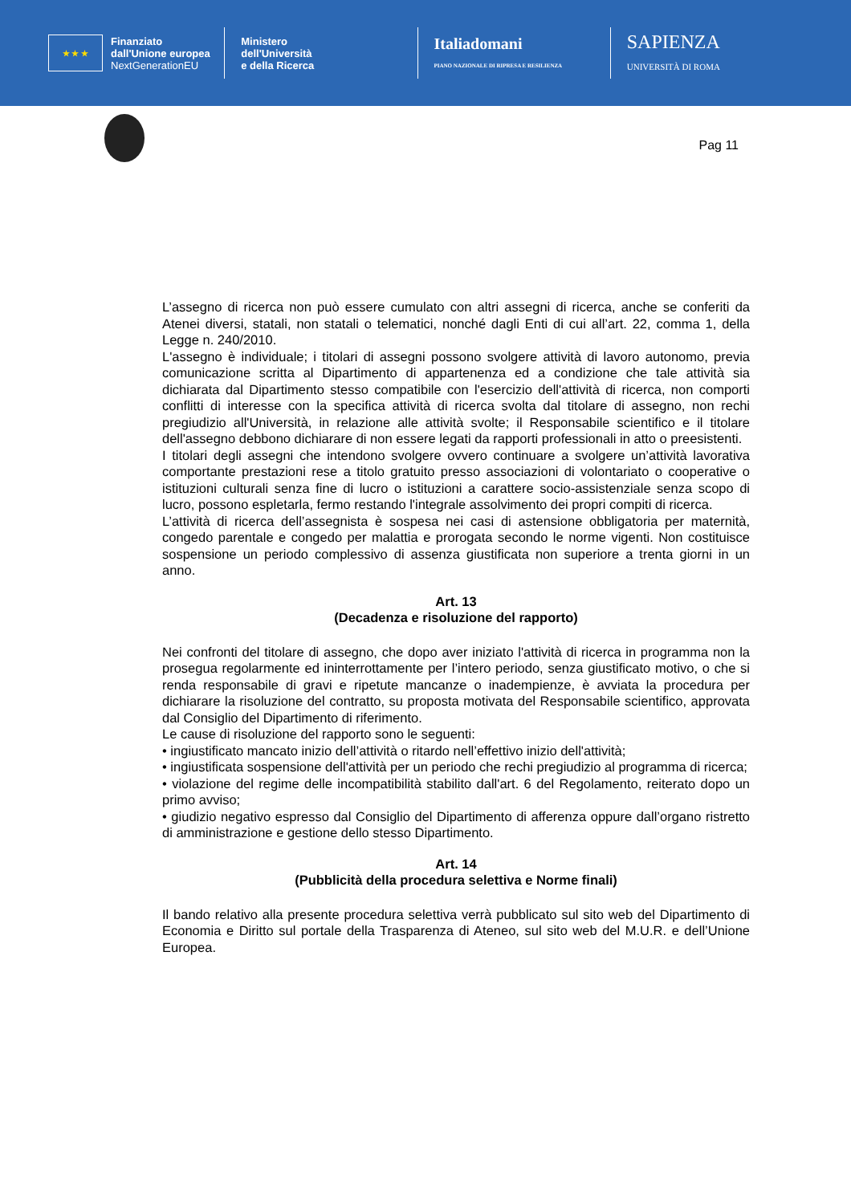★ ★ ★
Finanziato
dall'Unione europea
NextGenerationEU
Ministero
dell'Università
e della Ricerca
Italiadomani
PIANO NAZIONALE DI RIPRESA E RESILIENZA
SAPIENZA
UNIVERSITÀ DI ROMA
Pag 11
L’assegno di ricerca non può essere cumulato con altri assegni di ricerca, anche se conferiti da Atenei diversi, statali, non statali o telematici, nonché dagli Enti di cui all’art. 22, comma 1, della Legge n. 240/2010.
L'assegno è individuale; i titolari di assegni possono svolgere attività di lavoro autonomo, previa comunicazione scritta al Dipartimento di appartenenza ed a condizione che tale attività sia dichiarata dal Dipartimento stesso compatibile con l'esercizio dell'attività di ricerca, non comporti conflitti di interesse con la specifica attività di ricerca svolta dal titolare di assegno, non rechi pregiudizio all'Università, in relazione alle attività svolte; il Responsabile scientifico e il titolare dell'assegno debbono dichiarare di non essere legati da rapporti professionali in atto o preesistenti.
I titolari degli assegni che intendono svolgere ovvero continuare a svolgere un’attività lavorativa comportante prestazioni rese a titolo gratuito presso associazioni di volontariato o cooperative o istituzioni culturali senza fine di lucro o istituzioni a carattere socio-assistenziale senza scopo di lucro, possono espletarla, fermo restando l'integrale assolvimento dei propri compiti di ricerca.
L’attività di ricerca dell’assegnista è sospesa nei casi di astensione obbligatoria per maternità, congedo parentale e congedo per malattia e prorogata secondo le norme vigenti. Non costituisce sospensione un periodo complessivo di assenza giustificata non superiore a trenta giorni in un anno.
Art. 13
(Decadenza e risoluzione del rapporto)
Nei confronti del titolare di assegno, che dopo aver iniziato l'attività di ricerca in programma non la prosegua regolarmente ed ininterrottamente per l’intero periodo, senza giustificato motivo, o che si renda responsabile di gravi e ripetute mancanze o inadempienze, è avviata la procedura per dichiarare la risoluzione del contratto, su proposta motivata del Responsabile scientifico, approvata dal Consiglio del Dipartimento di riferimento.
Le cause di risoluzione del rapporto sono le seguenti:
• ingiustificato mancato inizio dell’attività o ritardo nell’effettivo inizio dell'attività;
• ingiustificata sospensione dell'attività per un periodo che rechi pregiudizio al programma di ricerca;
• violazione del regime delle incompatibilità stabilito dall'art. 6 del Regolamento, reiterato dopo un primo avviso;
• giudizio negativo espresso dal Consiglio del Dipartimento di afferenza oppure dall’organo ristretto di amministrazione e gestione dello stesso Dipartimento.
Art. 14
(Pubblicità della procedura selettiva e Norme finali)
Il bando relativo alla presente procedura selettiva verrà pubblicato sul sito web del Dipartimento di Economia e Diritto sul portale della Trasparenza di Ateneo, sul sito web del M.U.R. e dell’Unione Europea.